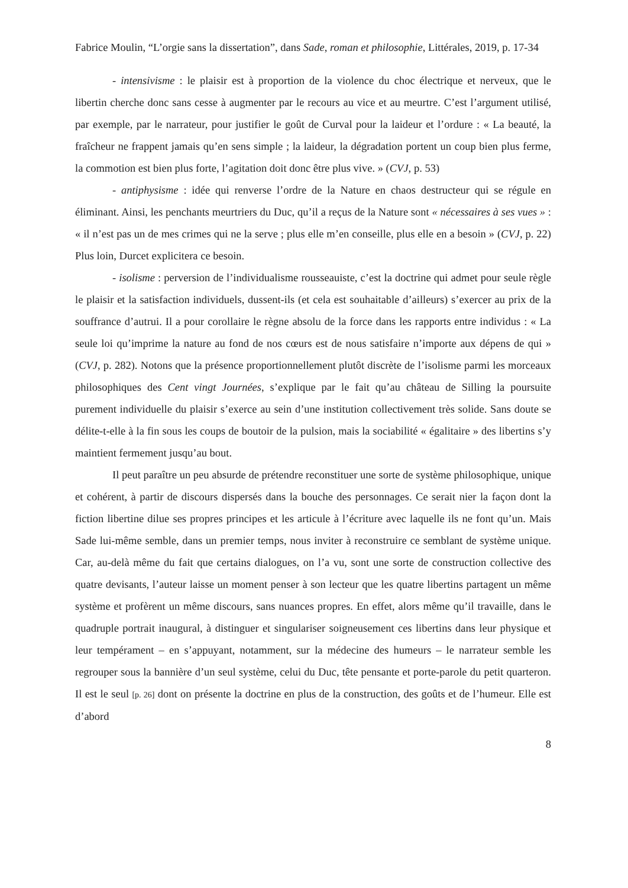Fabrice Moulin, “L’orgie sans la dissertation”, dans Sade, roman et philosophie, Littérales, 2019, p. 17-34
- intensivisme : le plaisir est à proportion de la violence du choc électrique et nerveux, que le libertin cherche donc sans cesse à augmenter par le recours au vice et au meurtre. C’est l’argument utilisé, par exemple, par le narrateur, pour justifier le goût de Curval pour la laideur et l’ordure : « La beauté, la fraîcheur ne frappent jamais qu’en sens simple ; la laideur, la dégradation portent un coup bien plus ferme, la commotion est bien plus forte, l’agitation doit donc être plus vive. » (CVJ, p. 53)
- antiphysisme : idée qui renverse l’ordre de la Nature en chaos destructeur qui se régule en éliminant. Ainsi, les penchants meurtriers du Duc, qu’il a reçus de la Nature sont « nécessaires à ses vues » : « il n’est pas un de mes crimes qui ne la serve ; plus elle m’en conseille, plus elle en a besoin » (CVJ, p. 22) Plus loin, Durcet explicitera ce besoin.
- isolisme : perversion de l’individualisme rousseauiste, c’est la doctrine qui admet pour seule règle le plaisir et la satisfaction individuels, dussent-ils (et cela est souhaitable d’ailleurs) s’exercer au prix de la souffrance d’autrui. Il a pour corollaire le règne absolu de la force dans les rapports entre individus : « La seule loi qu’imprime la nature au fond de nos cœurs est de nous satisfaire n’importe aux dépens de qui » (CVJ, p. 282). Notons que la présence proportionnellement plutôt discrète de l’isolisme parmi les morceaux philosophiques des Cent vingt Journées, s’explique par le fait qu’au château de Silling la poursuite purement individuelle du plaisir s’exerce au sein d’une institution collectivement très solide. Sans doute se délite-t-elle à la fin sous les coups de boutoir de la pulsion, mais la sociabilité « égalitaire » des libertins s’y maintient fermement jusqu’au bout.
Il peut paraître un peu absurde de prétendre reconstituer une sorte de système philosophique, unique et cohérent, à partir de discours dispersés dans la bouche des personnages. Ce serait nier la façon dont la fiction libertine dilue ses propres principes et les articule à l’écriture avec laquelle ils ne font qu’un. Mais Sade lui-même semble, dans un premier temps, nous inviter à reconstruire ce semblant de système unique. Car, au-delà même du fait que certains dialogues, on l’a vu, sont une sorte de construction collective des quatre devisants, l’auteur laisse un moment penser à son lecteur que les quatre libertins partagent un même système et profèrent un même discours, sans nuances propres. En effet, alors même qu’il travaille, dans le quadruple portrait inaugural, à distinguer et singulariser soigneusement ces libertins dans leur physique et leur tempérament – en s’appuyant, notamment, sur la médecine des humeurs – le narrateur semble les regrouper sous la bannière d’un seul système, celui du Duc, tête pensante et porte-parole du petit quarteron. Il est le seul [p. 26] dont on présente la doctrine en plus de la construction, des goûts et de l’humeur. Elle est d’abord
8